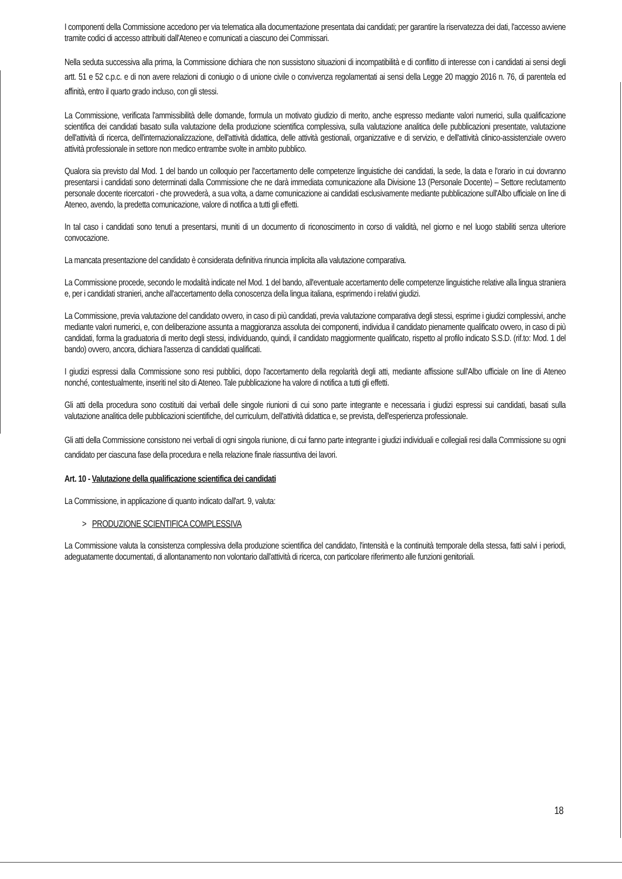I componenti della Commissione accedono per via telematica alla documentazione presentata dai candidati; per garantire la riservatezza dei dati, l'accesso avviene tramite codici di accesso attribuiti dall'Ateneo e comunicati a ciascuno dei Commissari.
Nella seduta successiva alla prima, la Commissione dichiara che non sussistono situazioni di incompatibilità e di conflitto di interesse con i candidati ai sensi degli artt. 51 e 52 c.p.c. e di non avere relazioni di coniugio o di unione civile o convivenza regolamentati ai sensi della Legge 20 maggio 2016 n. 76, di parentela ed affinità, entro il quarto grado incluso, con gli stessi.
La Commissione, verificata l'ammissibilità delle domande, formula un motivato giudizio di merito, anche espresso mediante valori numerici, sulla qualificazione scientifica dei candidati basato sulla valutazione della produzione scientifica complessiva, sulla valutazione analitica delle pubblicazioni presentate, valutazione dell'attività di ricerca, dell'internazionalizzazione, dell'attività didattica, delle attività gestionali, organizzative e di servizio, e dell'attività clinico-assistenziale ovvero attività professionale in settore non medico entrambe svolte in ambito pubblico.
Qualora sia previsto dal Mod. 1 del bando un colloquio per l'accertamento delle competenze linguistiche dei candidati, la sede, la data e l'orario in cui dovranno presentarsi i candidati sono determinati dalla Commissione che ne darà immediata comunicazione alla Divisione 13 (Personale Docente) – Settore reclutamento personale docente ricercatori - che provvederà, a sua volta, a darne comunicazione ai candidati esclusivamente mediante pubblicazione sull'Albo ufficiale on line di Ateneo, avendo, la predetta comunicazione, valore di notifica a tutti gli effetti.
In tal caso i candidati sono tenuti a presentarsi, muniti di un documento di riconoscimento in corso di validità, nel giorno e nel luogo stabiliti senza ulteriore convocazione.
La mancata presentazione del candidato è considerata definitiva rinuncia implicita alla valutazione comparativa.
La Commissione procede, secondo le modalità indicate nel Mod. 1 del bando, all'eventuale accertamento delle competenze linguistiche relative alla lingua straniera e, per i candidati stranieri, anche all'accertamento della conoscenza della lingua italiana, esprimendo i relativi giudizi.
La Commissione, previa valutazione del candidato ovvero, in caso di più candidati, previa valutazione comparativa degli stessi, esprime i giudizi complessivi, anche mediante valori numerici, e, con deliberazione assunta a maggioranza assoluta dei componenti, individua il candidato pienamente qualificato ovvero, in caso di più candidati, forma la graduatoria di merito degli stessi, individuando, quindi, il candidato maggiormente qualificato, rispetto al profilo indicato S.S.D. (rif.to: Mod. 1 del bando) ovvero, ancora, dichiara l'assenza di candidati qualificati.
I giudizi espressi dalla Commissione sono resi pubblici, dopo l'accertamento della regolarità degli atti, mediante affissione sull'Albo ufficiale on line di Ateneo nonché, contestualmente, inseriti nel sito di Ateneo. Tale pubblicazione ha valore di notifica a tutti gli effetti.
Gli atti della procedura sono costituiti dai verbali delle singole riunioni di cui sono parte integrante e necessaria i giudizi espressi sui candidati, basati sulla valutazione analitica delle pubblicazioni scientifiche, del curriculum, dell'attività didattica e, se prevista, dell'esperienza professionale.
Gli atti della Commissione consistono nei verbali di ogni singola riunione, di cui fanno parte integrante i giudizi individuali e collegiali resi dalla Commissione su ogni candidato per ciascuna fase della procedura e nella relazione finale riassuntiva dei lavori.
Art. 10 - Valutazione della qualificazione scientifica dei candidati
La Commissione, in applicazione di quanto indicato dall'art. 9, valuta:
> PRODUZIONE SCIENTIFICA COMPLESSIVA
La Commissione valuta la consistenza complessiva della produzione scientifica del candidato, l'intensità e la continuità temporale della stessa, fatti salvi i periodi, adeguatamente documentati, di allontanamento non volontario dall'attività di ricerca, con particolare riferimento alle funzioni genitoriali.
18